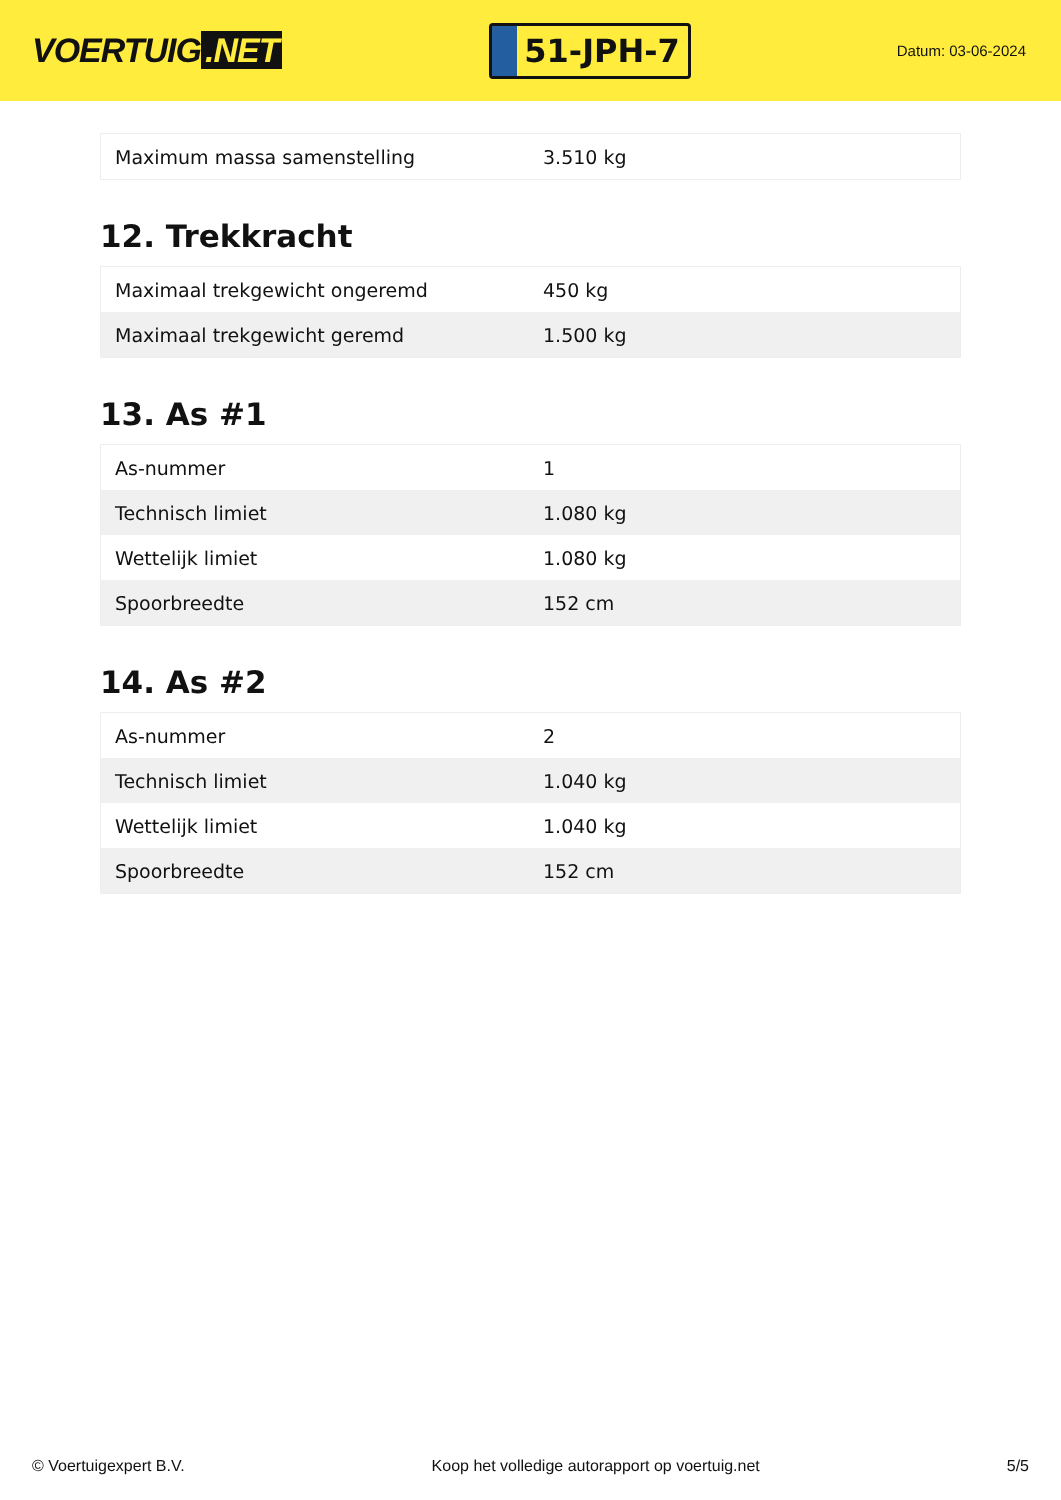VOERTUIG.NET
51-JPH-7
Datum: 03-06-2024
| Maximum massa samenstelling | 3.510 kg |
12. Trekkracht
| Maximaal trekgewicht ongeremd | 450 kg |
| Maximaal trekgewicht geremd | 1.500 kg |
13. As #1
| As-nummer | 1 |
| Technisch limiet | 1.080 kg |
| Wettelijk limiet | 1.080 kg |
| Spoorbreedte | 152 cm |
14. As #2
| As-nummer | 2 |
| Technisch limiet | 1.040 kg |
| Wettelijk limiet | 1.040 kg |
| Spoorbreedte | 152 cm |
© Voertuigexpert B.V. Koop het volledige autorapport op voertuig.net 5/5